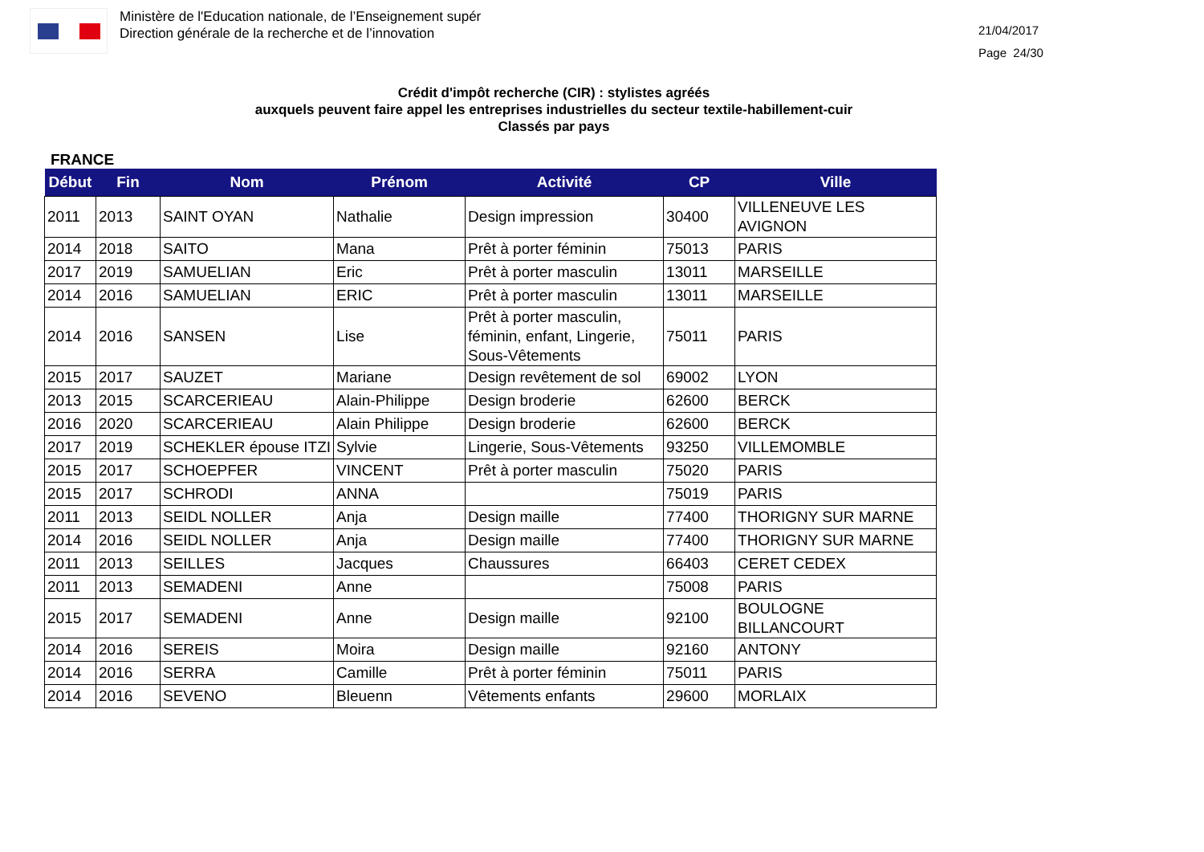Ministère de l'Education nationale, de l’Enseignement supér
Direction générale de la recherche et de l’innovation
21/04/2017
Page 24/30
Crédit d'impôt recherche (CIR) : stylistes agréés
auxquels peuvent faire appel les entreprises industrielles du secteur textile-habillement-cuir
Classés par pays
FRANCE
| Début | Fin | Nom | Prénom | Activité | CP | Ville |
| --- | --- | --- | --- | --- | --- | --- |
| 2011 | 2013 | SAINT OYAN | Nathalie | Design impression | 30400 | VILLENEUVE LES AVIGNON |
| 2014 | 2018 | SAITO | Mana | Prêt à porter féminin | 75013 | PARIS |
| 2017 | 2019 | SAMUELIAN | Eric | Prêt à porter masculin | 13011 | MARSEILLE |
| 2014 | 2016 | SAMUELIAN | ERIC | Prêt à porter masculin | 13011 | MARSEILLE |
| 2014 | 2016 | SANSEN | Lise | Prêt à porter masculin, féminin, enfant, Lingerie, Sous-Vêtements | 75011 | PARIS |
| 2015 | 2017 | SAUZET | Mariane | Design revêtement de sol | 69002 | LYON |
| 2013 | 2015 | SCARCERIEAU | Alain-Philippe | Design broderie | 62600 | BERCK |
| 2016 | 2020 | SCARCERIEAU | Alain Philippe | Design broderie | 62600 | BERCK |
| 2017 | 2019 | SCHEKLER épouse ITZI | Sylvie | Lingerie, Sous-Vêtements | 93250 | VILLEMOMBLE |
| 2015 | 2017 | SCHOEPFER | VINCENT | Prêt à porter masculin | 75020 | PARIS |
| 2015 | 2017 | SCHRODI | ANNA | | 75019 | PARIS |
| 2011 | 2013 | SEIDL NOLLER | Anja | Design maille | 77400 | THORIGNY SUR MARNE |
| 2014 | 2016 | SEIDL NOLLER | Anja | Design maille | 77400 | THORIGNY SUR MARNE |
| 2011 | 2013 | SEILLES | Jacques | Chaussures | 66403 | CERET CEDEX |
| 2011 | 2013 | SEMADENI | Anne | | 75008 | PARIS |
| 2015 | 2017 | SEMADENI | Anne | Design maille | 92100 | BOULOGNE BILLANCOURT |
| 2014 | 2016 | SEREIS | Moira | Design maille | 92160 | ANTONY |
| 2014 | 2016 | SERRA | Camille | Prêt à porter féminin | 75011 | PARIS |
| 2014 | 2016 | SEVENO | Bleuenn | Vêtements enfants | 29600 | MORLAIX |